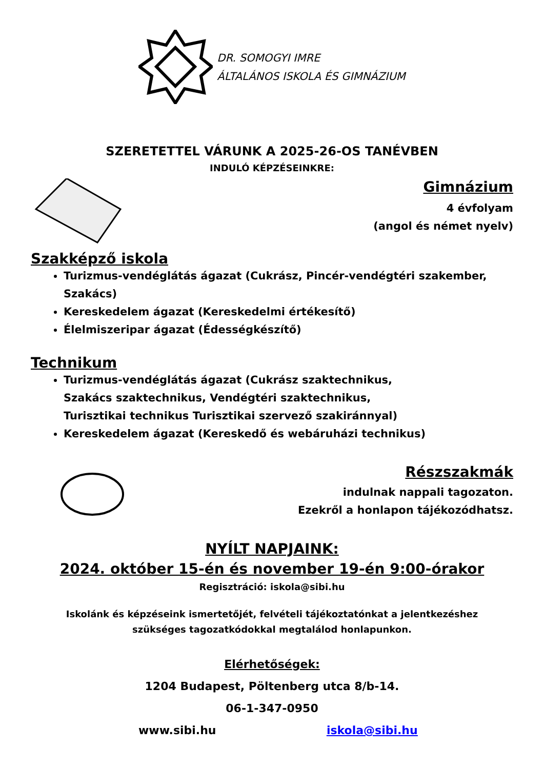DR. SOMOGYI IMRE
ÁLTALÁNOS ISKOLA ÉS GIMNÁZIUM
SZERETETTEL VÁRUNK A 2025-26-OS TANÉVBEN
INDULÓ KÉPZÉSEINKRE:
Gimnázium
4 évfolyam
(angol és német nyelv)
Szakképző iskola
Turizmus-vendéglátás ágazat (Cukrász, Pincér-vendégtéri szakember, Szakács)
Kereskedelem ágazat (Kereskedelmi értékesítő)
Élelmiszeripar ágazat (Édességkészítő)
Technikum
Turizmus-vendéglátás ágazat (Cukrász szaktechnikus,
Szakács szaktechnikus, Vendégtéri szaktechnikus,
Turisztikai technikus Turisztikai szervező szakiránnyal)
Kereskedelem ágazat (Kereskedő és webáruházi technikus)
Részszakmák
indulnak nappali tagozaton.
Ezekről a honlapon tájékozódhatsz.
NYÍLT NAPJAINK:
2024. október 15-én és november 19-én 9:00-órakor
Regisztráció: iskola@sibi.hu
Iskolánk és képzéseink ismertetőjét, felvételi tájékoztatónkat a jelentkezéshez
szükséges tagozatkódokkal megtalálod honlapunkon.
Elérhetőségek:
1204 Budapest, Pöltenberg utca 8/b-14.
06-1-347-0950
www.sibi.hu iskola@sibi.hu